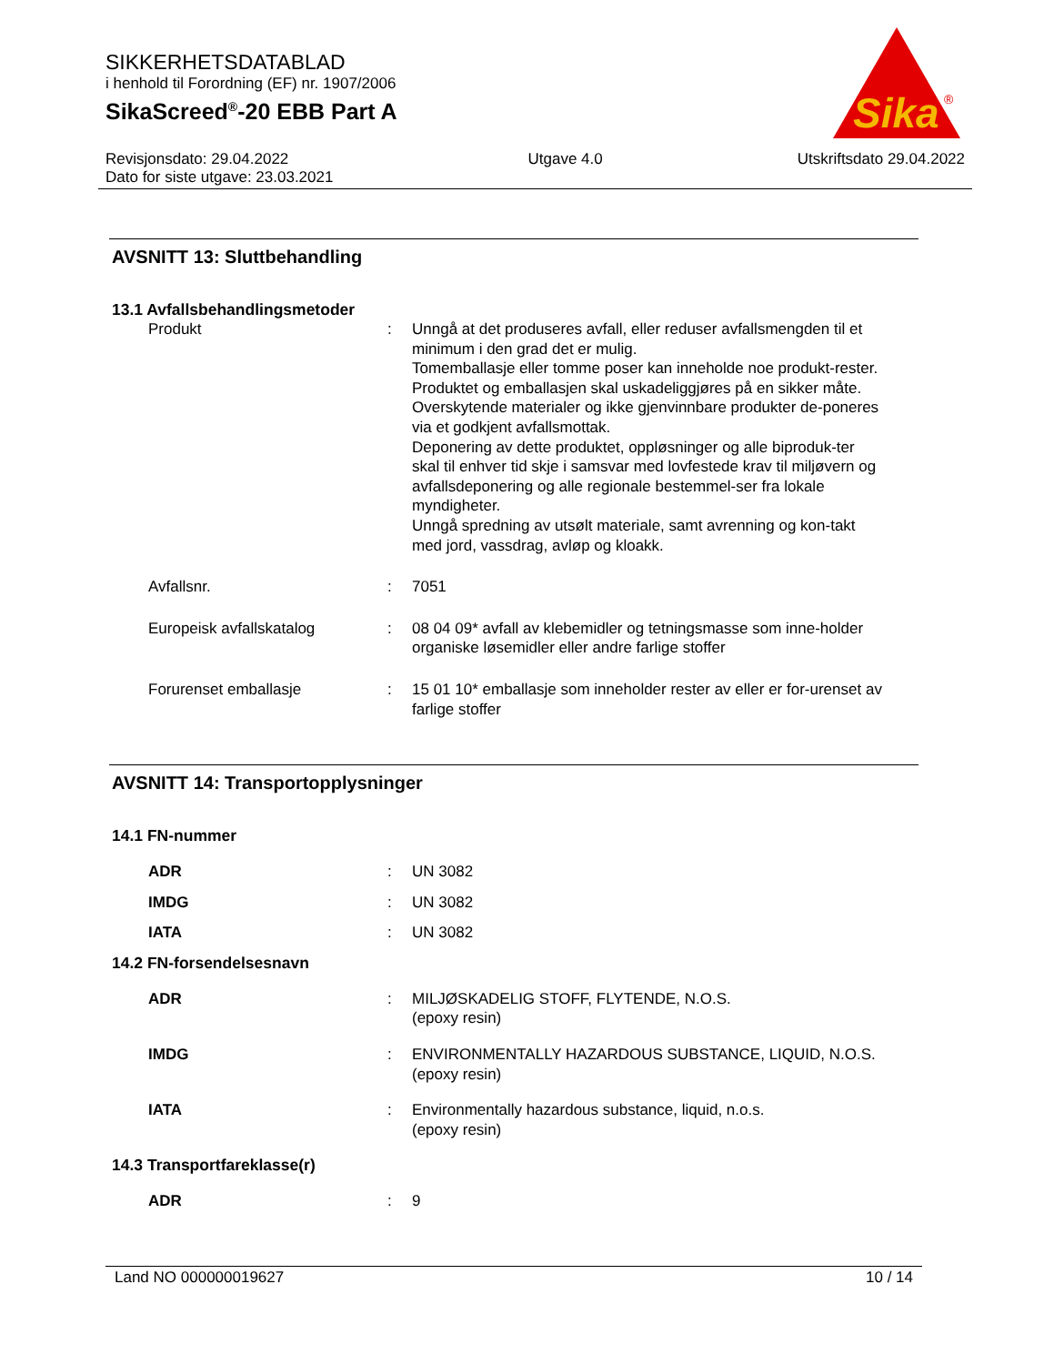SIKKERHETSDATABLAD
i henhold til Forordning (EF) nr. 1907/2006
SikaScreed<sup>®</sup>-20 EBB Part A
Sika
®
Revisjonsdato: 29.04.2022
Dato for siste utgave: 23.03.2021
Utgave 4.0 Utskriftsdato 29.04.2022
AVSNITT 13: Sluttbehandling
13.1 Avfallsbehandlingsmetoder
Produkt : Unngå at det produseres avfall, eller reduser avfallsmengden til et minimum i den grad det er mulig.
Tomemballasje eller tomme poser kan inneholde noe produkt-rester.
Produktet og emballasjen skal uskadeliggjøres på en sikker måte.
Overskytende materialer og ikke gjenvinnbare produkter de-poneres via et godkjent avfallsmottak.
Deponering av dette produktet, oppløsninger og alle biproduk-ter skal til enhver tid skje i samsvar med lovfestede krav til miljøvern og avfallsdeponering og alle regionale bestemmel-ser fra lokale myndigheter.
Unngå spredning av utsølt materiale, samt avrenning og kon-takt med jord, vassdrag, avløp og kloakk.
Avfallsnr. : 7051
Europeisk avfallskatalog : 08 04 09* avfall av klebemidler og tetningsmasse som inne-holder organiske løsemidler eller andre farlige stoffer
Forurenset emballasje : 15 01 10* emballasje som inneholder rester av eller er for-urenset av farlige stoffer
AVSNITT 14: Transportopplysninger
14.1 FN-nummer
ADR : UN 3082
IMDG : UN 3082
IATA : UN 3082
14.2 FN-forsendelsesnavn
ADR : MILJØSKADELIG STOFF, FLYTENDE, N.O.S.
(epoxy resin)
IMDG : ENVIRONMENTALLY HAZARDOUS SUBSTANCE, LIQUID, N.O.S.
(epoxy resin)
IATA : Environmentally hazardous substance, liquid, n.o.s.
(epoxy resin)
14.3 Transportfareklasse(r)
ADR : 9
Land NO 000000019627 10 / 14